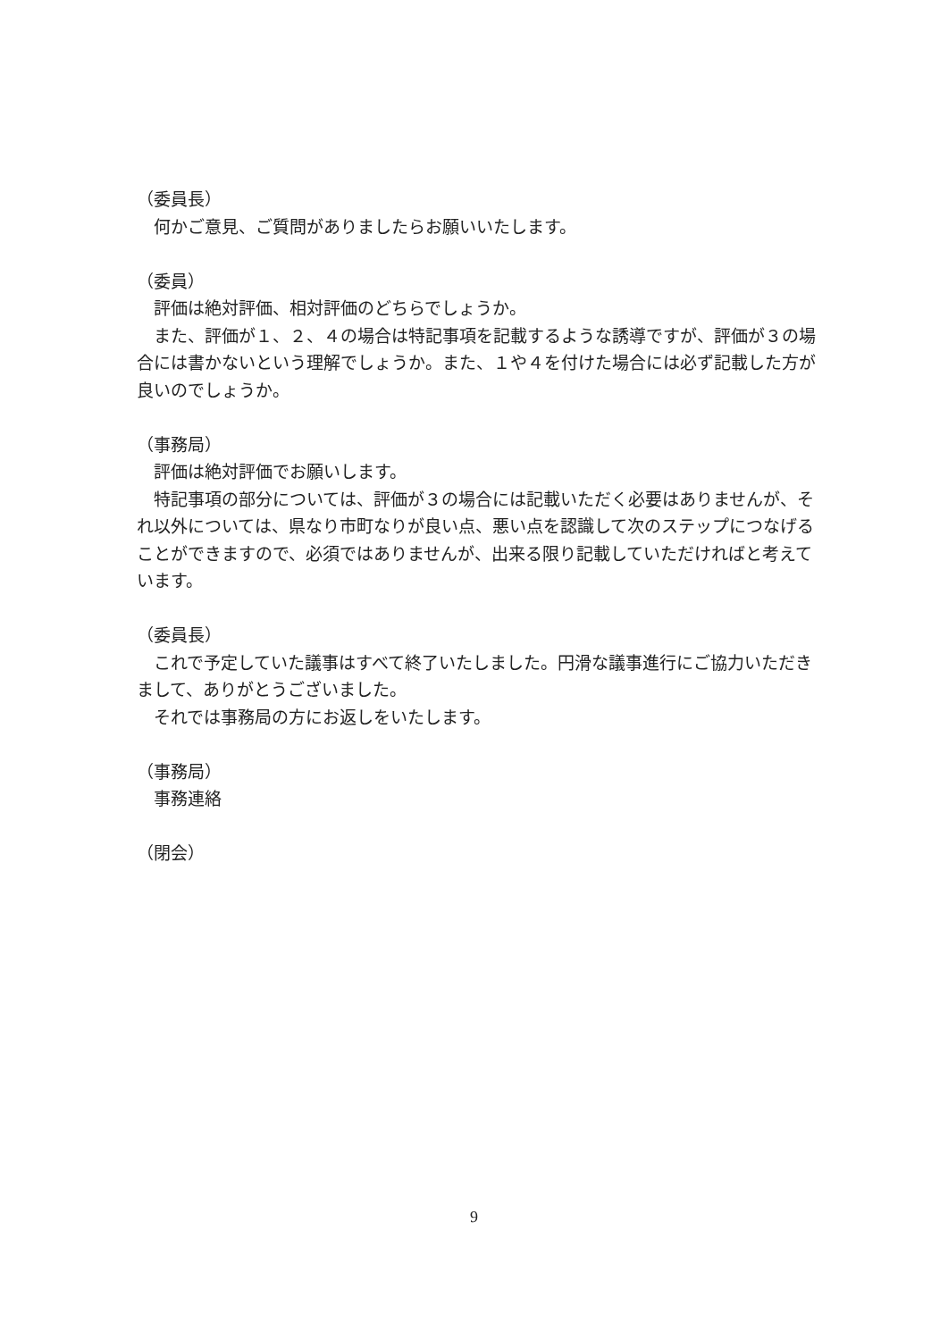（委員長）
　何かご意見、ご質問がありましたらお願いいたします。
（委員）
　評価は絶対評価、相対評価のどちらでしょうか。
　また、評価が１、２、４の場合は特記事項を記載するような誘導ですが、評価が３の場合には書かないという理解でしょうか。また、１や４を付けた場合には必ず記載した方が良いのでしょうか。
（事務局）
　評価は絶対評価でお願いします。
　特記事項の部分については、評価が３の場合には記載いただく必要はありませんが、それ以外については、県なり市町なりが良い点、悪い点を認識して次のステップにつなげることができますので、必須ではありませんが、出来る限り記載していただければと考えています。
（委員長）
　これで予定していた議事はすべて終了いたしました。円滑な議事進行にご協力いただきまして、ありがとうございました。
　それでは事務局の方にお返しをいたします。
（事務局）
　事務連絡
（閉会）
9